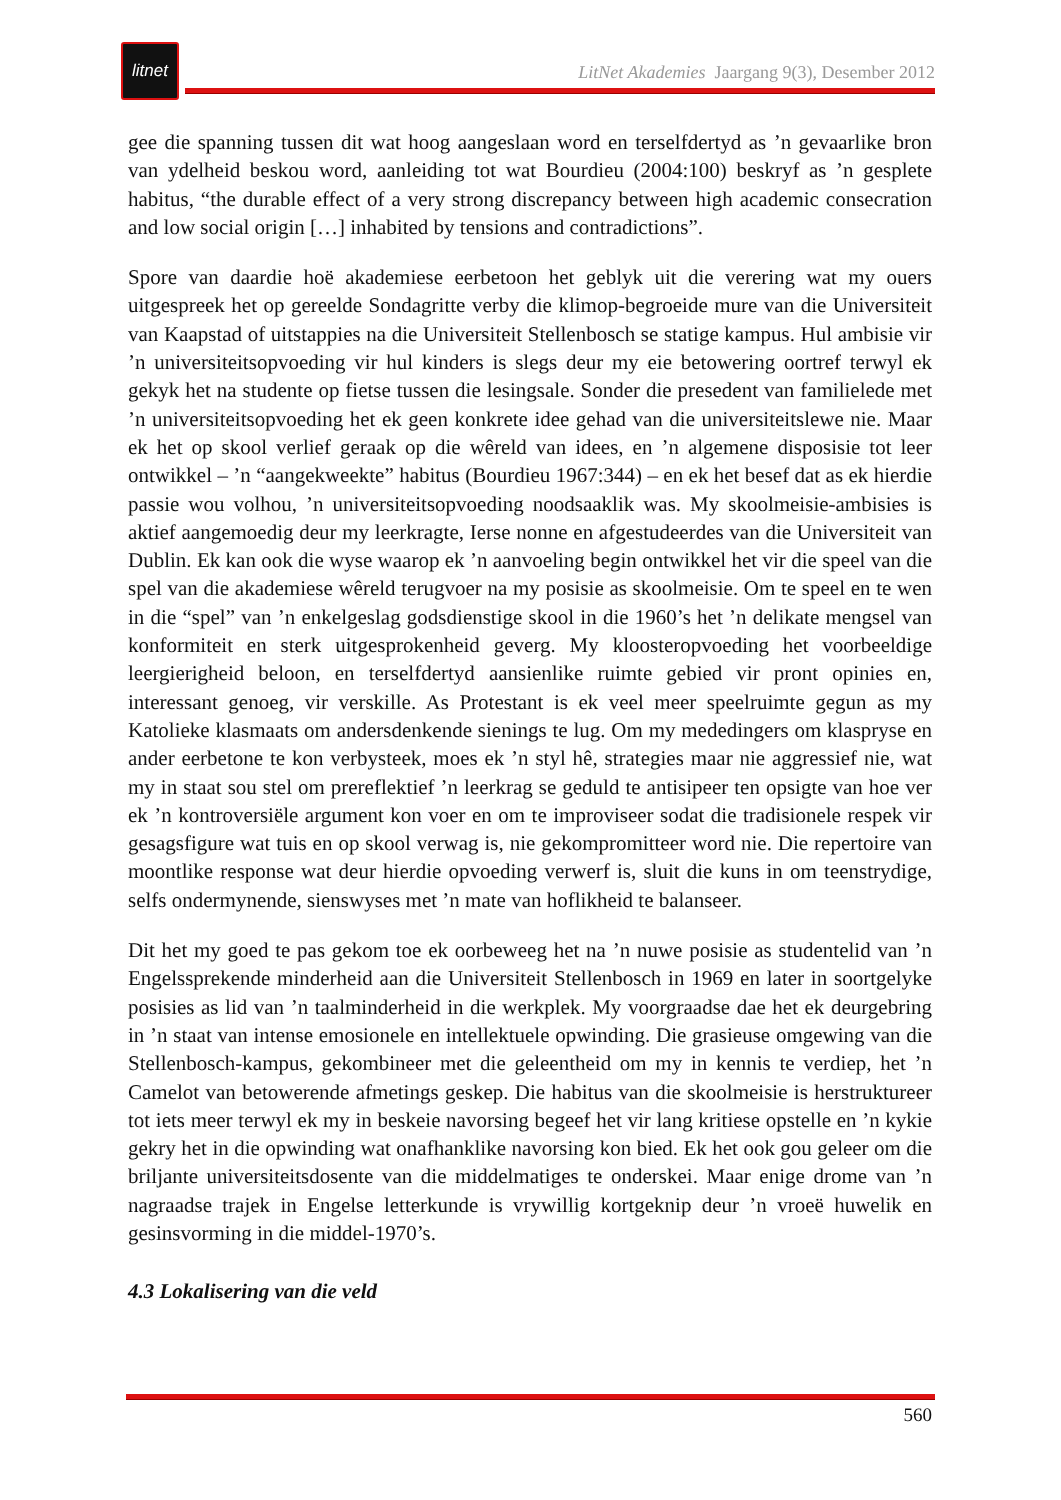litnet
LitNet Akademies Jaargang 9(3), Desember 2012
gee die spanning tussen dit wat hoog aangeslaan word en terselfdertyd as ’n gevaarlike bron van ydelheid beskou word, aanleiding tot wat Bourdieu (2004:100) beskryf as ’n gesplete habitus, “the durable effect of a very strong discrepancy between high academic consecration and low social origin […] inhabited by tensions and contradictions”.
Spore van daardie hoë akademiese eerbetoon het geblyk uit die verering wat my ouers uitgespreek het op gereelde Sondagritte verby die klimop-begroeide mure van die Universiteit van Kaapstad of uitstappies na die Universiteit Stellenbosch se statige kampus. Hul ambisie vir ’n universiteitsopvoeding vir hul kinders is slegs deur my eie betowering oortref terwyl ek gekyk het na studente op fietse tussen die lesingsale. Sonder die presedent van familielede met ’n universiteitsopvoeding het ek geen konkrete idee gehad van die universiteitslewe nie. Maar ek het op skool verlief geraak op die wêreld van idees, en ’n algemene disposisie tot leer ontwikkel – ’n “aangekweekte” habitus (Bourdieu 1967:344) – en ek het besef dat as ek hierdie passie wou volhou, ’n universiteitsopvoeding noodsaaklik was. My skoolmeisie-ambisies is aktief aangemoedig deur my leerkragte, Ierse nonne en afgestudeerdes van die Universiteit van Dublin. Ek kan ook die wyse waarop ek ’n aanvoeling begin ontwikkel het vir die speel van die spel van die akademiese wêreld terugvoer na my posisie as skoolmeisie. Om te speel en te wen in die “spel” van ’n enkelgeslag godsdienstige skool in die 1960’s het ’n delikate mengsel van konformiteit en sterk uitgesprokenheid geverg. My kloosteropvoeding het voorbeeldige leergierigheid beloon, en terselfdertyd aansienlike ruimte gebied vir pront opinies en, interessant genoeg, vir verskille. As Protestant is ek veel meer speelruimte gegun as my Katolieke klasmaats om andersdenkende sienings te lug. Om my mededingers om klaspryse en ander eerbetone te kon verbysteek, moes ek ’n styl hê, strategies maar nie aggressief nie, wat my in staat sou stel om prereflektief ’n leerkrag se geduld te antisipeer ten opsigte van hoe ver ek ’n kontroversiële argument kon voer en om te improviseer sodat die tradisionele respek vir gesagsfigure wat tuis en op skool verwag is, nie gekompromitteer word nie. Die repertoire van moontlike response wat deur hierdie opvoeding verwerf is, sluit die kuns in om teenstrydige, selfs ondermynende, sienswyses met ’n mate van hoflikheid te balanseer.
Dit het my goed te pas gekom toe ek oorbeweeg het na ’n nuwe posisie as studentelid van ’n Engelssprekende minderheid aan die Universiteit Stellenbosch in 1969 en later in soortgelyke posisies as lid van ’n taalminderheid in die werkplek. My voorgraadse dae het ek deurgebring in ’n staat van intense emosionele en intellektuele opwinding. Die grasieuse omgewing van die Stellenbosch-kampus, gekombineer met die geleentheid om my in kennis te verdiep, het ’n Camelot van betowerende afmetings geskep. Die habitus van die skoolmeisie is herstruktureer tot iets meer terwyl ek my in beskeie navorsing begeef het vir lang kritiese opstelle en ’n kykie gekry het in die opwinding wat onafhanklike navorsing kon bied. Ek het ook gou geleer om die briljante universiteitsdosente van die middelmatiges te onderskei. Maar enige drome van ’n nagraadse trajek in Engelse letterkunde is vrywillig kortgeknip deur ’n vroeë huwelik en gesinsvorming in die middel-1970’s.
4.3 Lokalisering van die veld
560